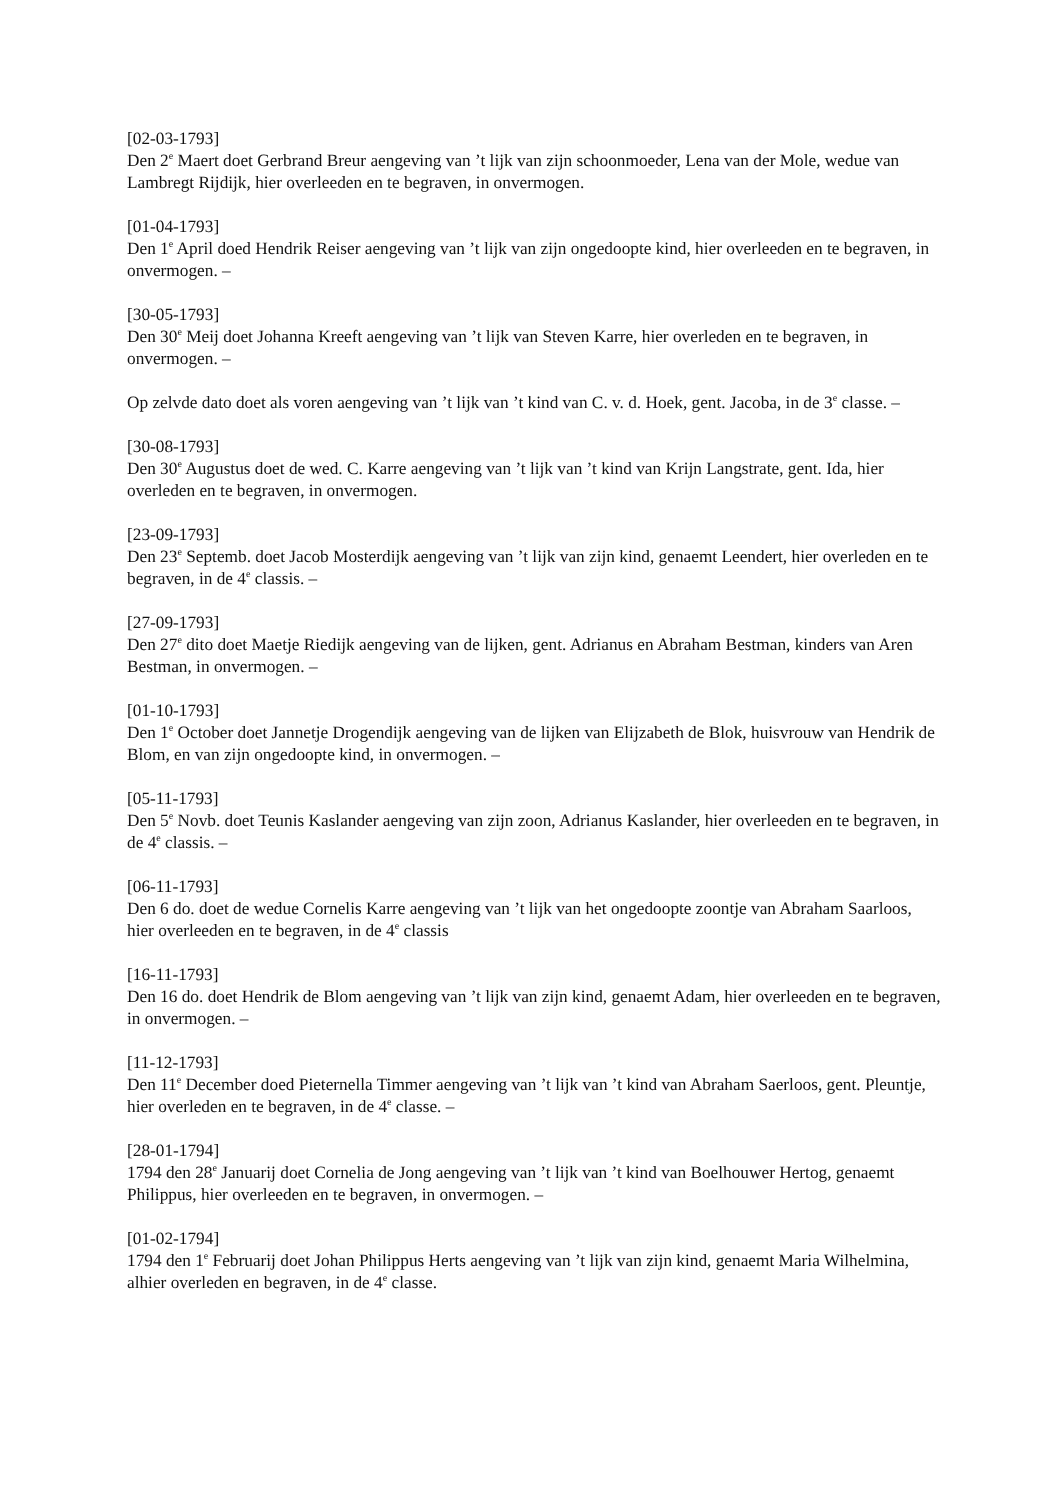[02-03-1793]
Den 2<sup>e</sup> Maert doet Gerbrand Breur aengeving van ’t lijk van zijn schoonmoeder, Lena van der Mole, wedue van Lambregt Rijdijk, hier overleeden en te begraven, in onvermogen.
[01-04-1793]
Den 1<sup>e</sup> April doed Hendrik Reiser aengeving van ’t lijk van zijn ongedoopte kind, hier overleeden en te begraven, in onvermogen. –
[30-05-1793]
Den 30<sup>e</sup> Meij doet Johanna Kreeft aengeving van ’t lijk van Steven Karre, hier overleden en te begraven, in onvermogen. –
Op zelvde dato doet als voren aengeving van ’t lijk van ’t kind van C. v. d. Hoek, gent. Jacoba, in de 3<sup>e</sup> classe. –
[30-08-1793]
Den 30<sup>e</sup> Augustus doet de wed. C. Karre aengeving van ’t lijk van ’t kind van Krijn Langstrate, gent. Ida, hier overleden en te begraven, in onvermogen.
[23-09-1793]
Den 23<sup>e</sup> Septemb. doet Jacob Mosterdijk aengeving van ’t lijk van zijn kind, genaemt Leendert, hier overleden en te begraven, in de 4<sup>e</sup> classis. –
[27-09-1793]
Den 27<sup>e</sup> dito doet Maetje Riedijk aengeving van de lijken, gent. Adrianus en Abraham Bestman, kinders van Aren Bestman, in onvermogen. –
[01-10-1793]
Den 1<sup>e</sup> October doet Jannetje Drogendijk aengeving van de lijken van Elijzabeth de Blok, huisvrouw van Hendrik de Blom, en van zijn ongedoopte kind, in onvermogen. –
[05-11-1793]
Den 5<sup>e</sup> Novb. doet Teunis Kaslander aengeving van zijn zoon, Adrianus Kaslander, hier overleeden en te begraven, in de 4<sup>e</sup> classis. –
[06-11-1793]
Den 6 do. doet de wedue Cornelis Karre aengeving van ’t lijk van het ongedoopte zoontje van Abraham Saarloos, hier overleeden en te begraven, in de 4<sup>e</sup> classis
[16-11-1793]
Den 16 do. doet Hendrik de Blom aengeving van ’t lijk van zijn kind, genaemt Adam, hier overleeden en te begraven, in onvermogen. –
[11-12-1793]
Den 11<sup>e</sup> December doed Pieternella Timmer aengeving van ’t lijk van ’t kind van Abraham Saerloos, gent. Pleuntje, hier overleden en te begraven, in de 4<sup>e</sup> classe. –
[28-01-1794]
1794 den 28<sup>e</sup> Januarij doet Cornelia de Jong aengeving van ’t lijk van ’t kind van Boelhouwer Hertog, genaemt Philippus, hier overleeden en te begraven, in onvermogen. –
[01-02-1794]
1794 den 1<sup>e</sup> Februarij doet Johan Philippus Herts aengeving van ’t lijk van zijn kind, genaemt Maria Wilhelmina, alhier overleden en begraven, in de 4<sup>e</sup> classe.